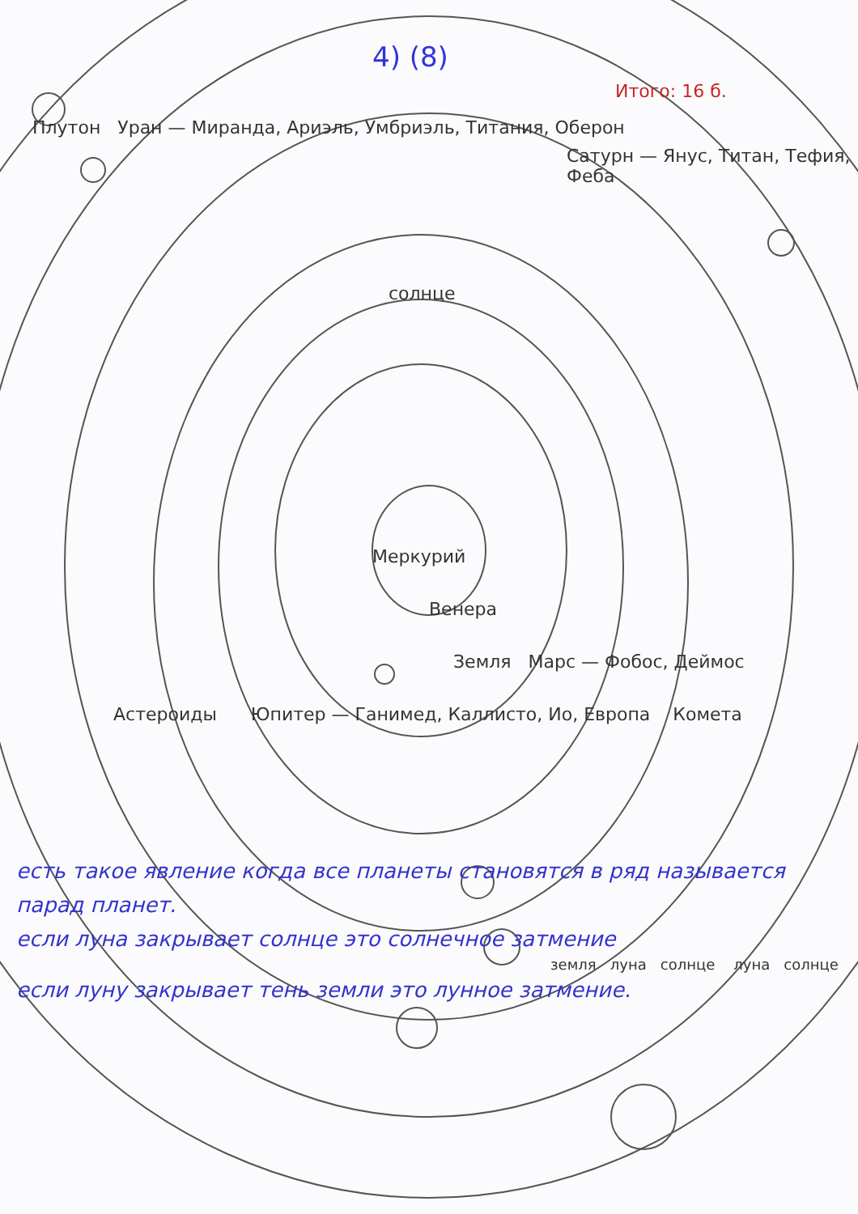4) (8)
Итого: 16 б.
Плутон Уран — Миранда, Ариэль, Умбриэль, Титания, Оберон
Сатурн — Янус, Титан, Тефия, Феба
солнце
Меркурий
Венера
Земля Марс — Фобос, Деймос
Астероиды Юпитер — Ганимед, Каллисто, Ио, Европа Комета
есть такое явление когда все планеты становятся в ряд называется парад планет.
если луна закрывает солнце это солнечное затмение
земля луна солнце луна солнце
если луну закрывает тень земли это лунное затмение.